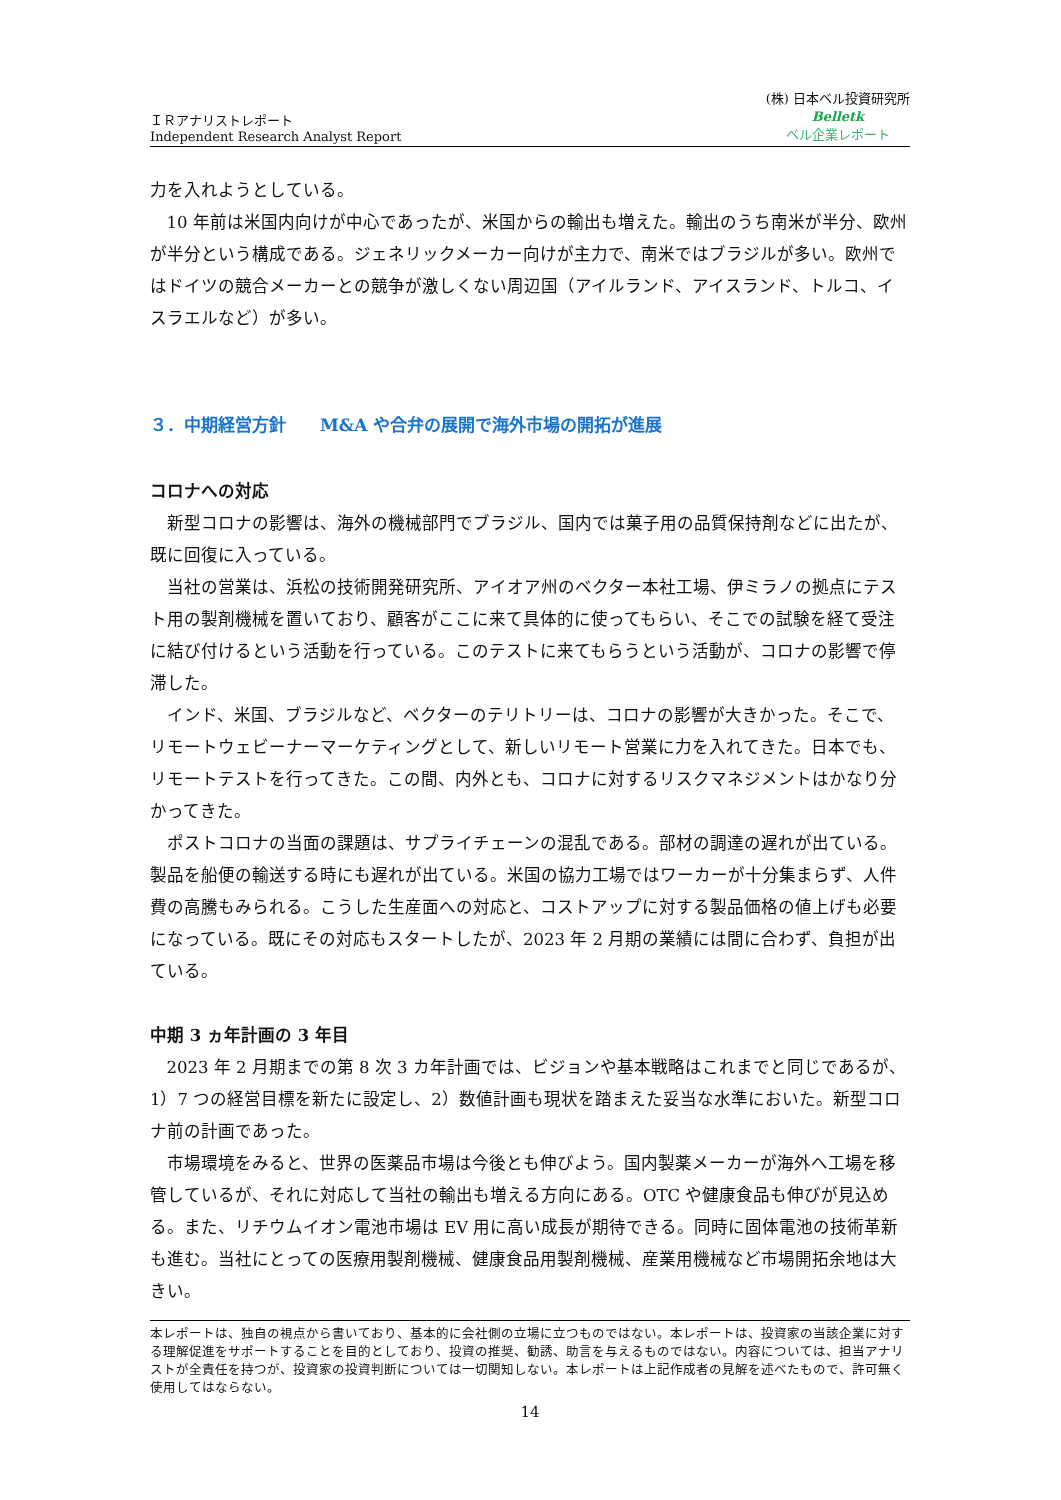ＩＲアナリストレポート
Independent Research Analyst Report
(株) 日本ベル投資研究所
Belletk
ベル企業レポート
力を入れようとしている。
10 年前は米国内向けが中心であったが、米国からの輸出も増えた。輸出のうち南米が半分、欧州が半分という構成である。ジェネリックメーカー向けが主力で、南米ではブラジルが多い。欧州ではドイツの競合メーカーとの競争が激しくない周辺国（アイルランド、アイスランド、トルコ、イスラエルなど）が多い。
３．中期経営方針　　M&A や合弁の展開で海外市場の開拓が進展
コロナへの対応
新型コロナの影響は、海外の機械部門でブラジル、国内では菓子用の品質保持剤などに出たが、既に回復に入っている。
当社の営業は、浜松の技術開発研究所、アイオア州のベクター本社工場、伊ミラノの拠点にテスト用の製剤機械を置いており、顧客がここに来て具体的に使ってもらい、そこでの試験を経て受注に結び付けるという活動を行っている。このテストに来てもらうという活動が、コロナの影響で停滞した。
インド、米国、ブラジルなど、ベクターのテリトリーは、コロナの影響が大きかった。そこで、リモートウェビーナーマーケティングとして、新しいリモート営業に力を入れてきた。日本でも、リモートテストを行ってきた。この間、内外とも、コロナに対するリスクマネジメントはかなり分かってきた。
ポストコロナの当面の課題は、サプライチェーンの混乱である。部材の調達の遅れが出ている。製品を船便の輸送する時にも遅れが出ている。米国の協力工場ではワーカーが十分集まらず、人件費の高騰もみられる。こうした生産面への対応と、コストアップに対する製品価格の値上げも必要になっている。既にその対応もスタートしたが、2023 年 2 月期の業績には間に合わず、負担が出ている。
中期 3 ヵ年計画の 3 年目
2023 年 2 月期までの第 8 次 3 カ年計画では、ビジョンや基本戦略はこれまでと同じであるが、1）7 つの経営目標を新たに設定し、2）数値計画も現状を踏まえた妥当な水準においた。新型コロナ前の計画であった。
市場環境をみると、世界の医薬品市場は今後とも伸びよう。国内製薬メーカーが海外へ工場を移管しているが、それに対応して当社の輸出も増える方向にある。OTC や健康食品も伸びが見込める。また、リチウムイオン電池市場は EV 用に高い成長が期待できる。同時に固体電池の技術革新も進む。当社にとっての医療用製剤機械、健康食品用製剤機械、産業用機械など市場開拓余地は大きい。
本レポートは、独自の視点から書いており、基本的に会社側の立場に立つものではない。本レポートは、投資家の当該企業に対する理解促進をサポートすることを目的としており、投資の推奨、勧誘、助言を与えるものではない。内容については、担当アナリストが全責任を持つが、投資家の投資判断については一切関知しない。本レポートは上記作成者の見解を述べたもので、許可無く使用してはならない。
14